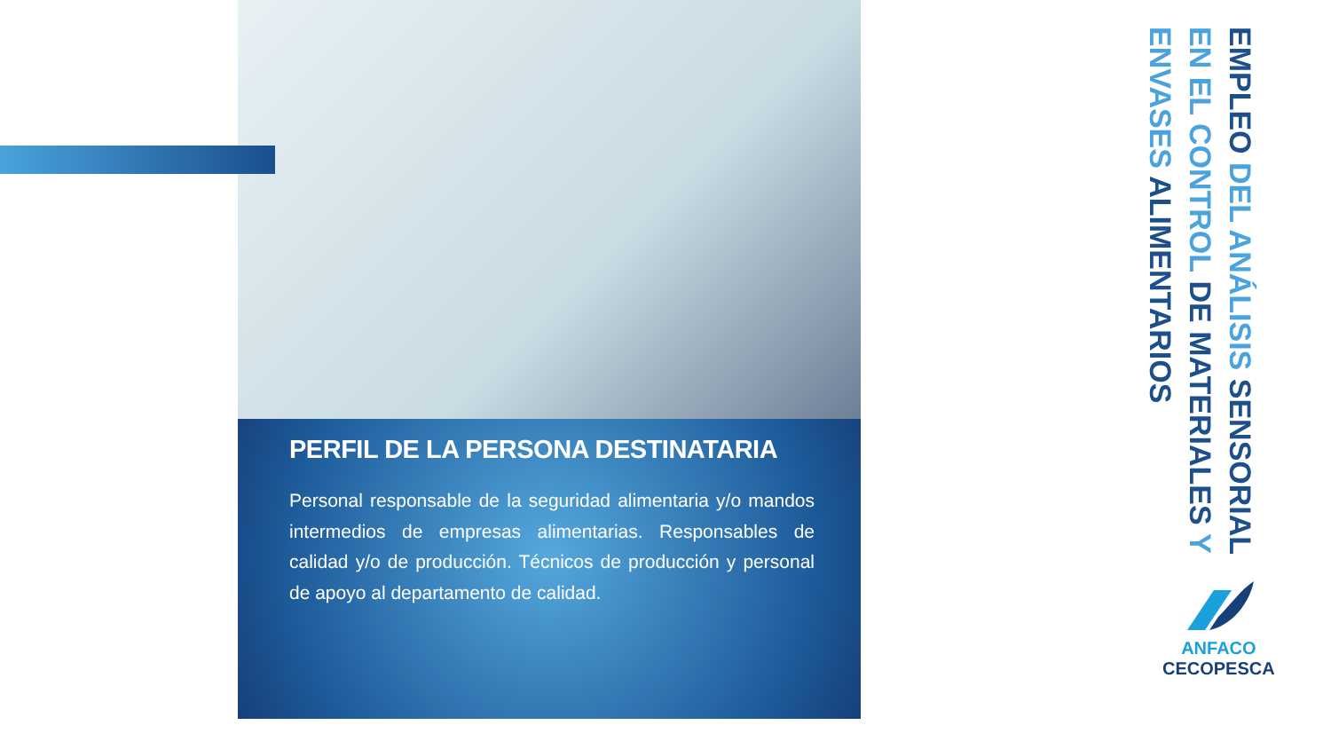PERFIL DE LA PERSONA DESTINATARIA
Personal responsable de la seguridad alimentaria y/o mandos intermedios de empresas alimentarias. Responsables de calidad y/o de producción. Técnicos de producción y personal de apoyo al departamento de calidad.
EMPLEO DEL ANÁLISIS SENSORIAL EN EL CONTROL DE MATERIALES Y ENVASES ALIMENTARIOS
ANFACO
CECOPESCA